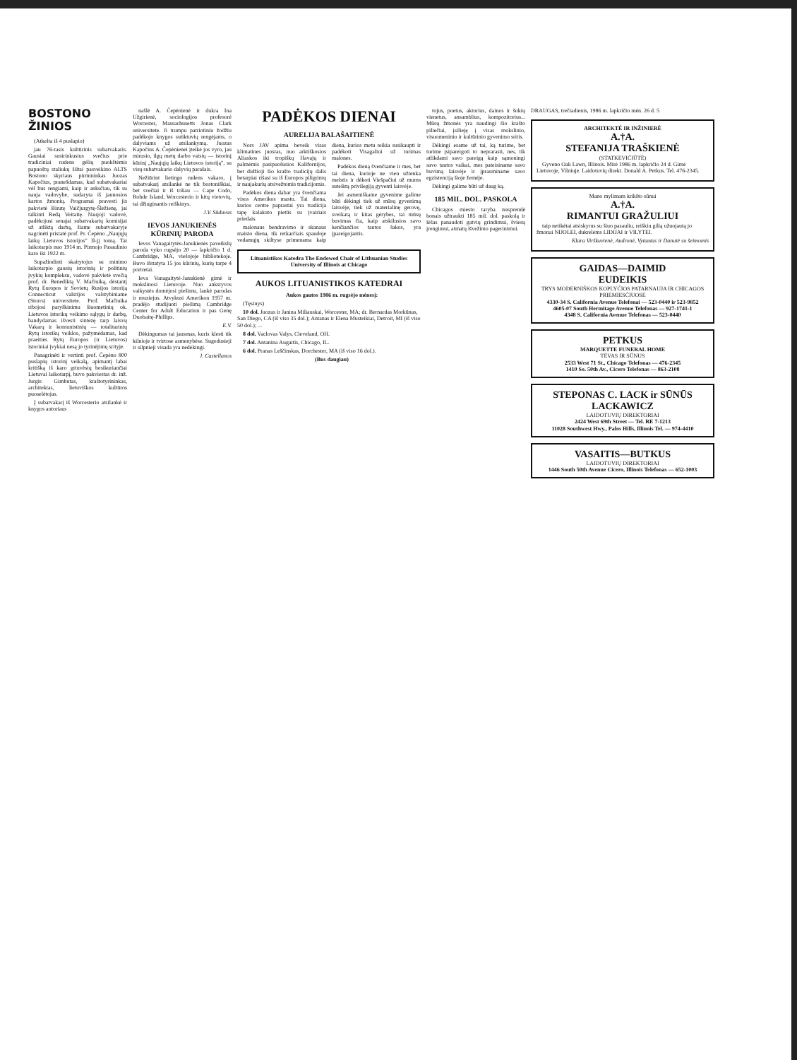BOSTONO ŽINIOS
(Atkelta iš 4 puslapio)
jau 76-tasis kultūrinis subatvakaris. Gausiai susirinkusius svečius prie tradiciniai rudens gėlių puokštėmis papuoštų staliukų šiltai pasveikino ALTS Bostono skyriaus pirmininkas Juozas Kapočius, pranešdamas, kad subatvakariai vėl bus rengiami, kaip ir anksčiau, tik su nauja vadovybe, sudaryta iš jaunosios kartos žmonių. Programai pravesti jis pakvietė Birutę Vaičjurgytę-Šležienę, jai talkinti Redą Veitaitę. Naujoji vadovė, padėkojusi senajai subatvakarių komisijai už atliktą darbą, šiame subatvakaryje nagrinėti pristatė prof. Pr. Čepėno „Naujųjų laikų Lietuvos istorijos" II-jį tomą. Tai laikotarpis nuo 1914 m. Pirmojo Pasaulinio karo iki 1922 m.
Supažindinti skaitytojus su minimo laikotarpio gausių istorinių ir politinių įvykių kompleksu, vadovė pakvietė svečią prof. dr. Benediktą V. Mačiuiką, dėstantį Rytų Europos ir Sovietų Rusijos istoriją Connecticut valstijos valstybiniame (Storrs) universitete. Prof. Mačiuika ribojosi paryškinimu šiuometinių ok. Lietuvos istorikų veikimo sąlygų ir darbų, bandydamas išvesti sintezę tarp laisvų Vakarų ir komunistinių — totalitarinių Rytų istorikų veiklos, pažymėdamas, kad praeities Rytų Europos (ir Lietuvos) istoriniai įvykiai nesą jo tyrinėjimų srityje.
Panagrinėti ir vertinti prof. Čepėno 800 puslapių istorinį veikalą, apimantį labai kritišką iš karo griuvėsių besikuriančiai Lietuvai laikotarpį, buvo pakviestas dr. inž. Jurgis Gimbutas, kraštotyrininkas, architektas, lietuviškos kultūros puoselėtojas.
Į subatvakarį iš Worcesterio atsilankė ir knygos autoriaus
našlė A. Čepėnienė ir dukra Ina Užgirienė, sociologijos profesorė Worcester, Massachusetts Jonas Clark universitete. Ji trumpu patriotiniu žodžiu padėkojo knygos sutiktuvių rengėjams, o dalyviams už atsilankymą. Juozas Kapočius A. Čepėnienei įteikė jos vyro, jau mirusio, ilgų metų darbo vaisių — istorinį kūrinį „Naujųjų laikų Lietuvos istoriją", su visų subatvakario dalyvių parašais.
Nežiūrint lietingo rudens vakaro, į subatvakarį atsilankė ne tik bostoniškiai, bet svečiai ir iš toliau — Cape Codo, Rohde Island, Worcesterio ir kitų vietovių, tai džiuginantis reiškinys.
J.V. Sūduvas
IEVOS JANUKIENĖS KŪRINIŲ PARODA
Ievos Vanagaitytės-Janukienės paveikslų paroda vyko rugsėjo 20 — lapkričio 1 d. Cambridge, MA, viešojoje bibliotekoje. Buvo išstatyta 15 jos kūrinių, kurių tarpe 4 portretai.
Ieva Vanagaitytė-Janukienė gimė ir mokslinosi Lietuvoje. Nuo ankstyvos vaikystės domėjosi piešimu, lankė parodas ir muziejus. Atvykusi Amerikon 1957 m. pradėjo studijuoti piešimą Cambridge Center for Adult Education ir pas Genę Duobaitę-Phillips.
E.V.
Dėkingumas tai jausmas, kuris klesti tik kilnioje ir tvirtose asmenybėse. Sugedusieji ir silpnieji visada yra nedėkingi.
J. Castellanos
PADĖKOS DIENAI
AURELIJA BALAŠAITIENĖ
Nors JAV apima beveik visas klimatines juostas, nuo arktiškosios Aliaskos iki tropiškų Havajų ir palmėmis pasipuošusios Kalifornijos, bet didžioji šio krašto tradicijų dalis betarpiai rišasi su iš Europos piligrimų ir naujakurių atsivežtomis tradicijomis.
Padėkos diena dabar yra švenčiama visos Amerikos mastu. Tai diena, kurios centre paprastai yra tradicija tapę kalakuto pietūs su įvairiais priedais.
malonaus bendravimo ir skanaus maisto diena, tik retkarčiais spaudoje vedamųjų skiltyse primenama kaip diena, kurios metu reikia susikaupti ir padėkoti Visagaliui už turimas malones.
Padėkos dieną švenčiame ir mes, bet tai diena, kurioje ne vien užtenka melstis ir dėkoti Viešpačiui už mums suteiktą privilegiją gyventi laisvėje.
Jei asmeniškame gyvenime galime būti dėkingi tiek už mūsų gyvenimą laisvėje, tiek už materialinę gerovę, sveikatą ir kitas gėrybes, tai mūsų buvimas čia, kaip atskilusios savo kenčiančios tautos šakos, yra įpareigojantis.
Lituanistikos Katedra The Endowed Chair of Lithuanian Studies University of Illinois at Chicago
AUKOS LITUANISTIKOS KATEDRAI
Aukos gautos 1986 m. rugsėjo mėnesį:
(Tęsinys)
10 dol. Juozas ir Janina Miliauskai, Worcester, MA; dr. Bernardas Morkūnas, San Diego, CA (iš viso 35 dol.); Antanas ir Elena Musteikiai, Detroit, MI (iš viso 50 dol.); ...
8 dol. Vaclovas Valys, Cleveland, OH.
7 dol. Antanina Augaitis, Chicago, IL.
6 dol. Pranas Leščinskas, Dorchester, MA (iš viso 16 dol.).
(Bus daugiau)
tojus, poetus, aktorius, dainos ir šokių vienetus, ansamblius, kompozitorius... Mūsų žmonės yra naudingi šio krašto piliečiai, įsilieję į visas mokslinio, visuomeninio ir kultūrinio gyvenimo sritis.
Dėkingi esame už tai, ką turime, bet turime įsipareigoti to neprarasti, nes, tik atlikdami savo pareigą kaip sąmoningi savo tautos vaikai, mes pateisiname savo buvimą laisvėje ir įprasminame savo egzistenciją šioje žemėje.
Dėkingi galime būti už daug ką.
185 MIL. DOL. PASKOLA
Chicagos miesto taryba nusprendė bonais užtraukti 185 mil. dol. paskolą ir lėšas panaudoti gatvių grindimui, šviesų įrengimui, atmatų išvežimo pagerinimui.
DRAUGAS, trečiadienis, 1986 m. lapkričio mėn. 26 d. 5
ARCHITEKTĖ IR INŽINIERĖ
A.†A.
STEFANIJA TRAŠKIENĖ
(STATKEVIČIŪTĖ)
Gyveno Oak Lawn, Illinois. Mirė 1986 m. lapkričio 24 d. Gimė Lietuvoje, Vilniuje. Laidotuvių direkt. Donald A. Petkus. Tel. 476-2345.
Mano mylimam krikšto sūnui
A.†A.
RIMANTUI GRAŽULIUI
taip netikėtai atsiskyrus su šiuo pasauliu, reiškiu gilią užuojautą jo žmonai NIJOLEI, dukrelėms LIDIJAI ir VILYTEI.
Klara Virškuvienė, Audronė, Vytautas ir Danutė su šeimomis
GAIDAS—DAIMID
EUDEIKIS
TRYS MODERNIŠKOS KOPLYČIOS PATARNAUJA IR CHICAGOS PRIEMIESČIUOSE
4330-34 S. California Avenue Telefonai — 523-0440 ir 523-9852
4605-07 South Hermitage Avenue Telefonas — 927-1741-1
4348 S. California Avenue Telefonas — 523-0440
PETKUS
MARQUETTE FUNERAL HOME
TĖVAS IR SŪNUS
2533 West 71 St., Chicago Telefonas — 476-2345
1410 So. 50th Av., Cicero Telefonas — 863-2108
STEPONAS C. LACK ir SŪNŪS LACKAWICZ
LAIDOTUVIŲ DIREKTORIAI
2424 West 69th Street — Tel. RE 7-1213
11028 Southwest Hwy., Palos Hills, Illinois Tel. — 974-4410
VASAITIS—BUTKUS
LAIDOTUVIŲ DIREKTORIAI
1446 South 50th Avenue Cicero, Illinois Telefonas — 652-1003